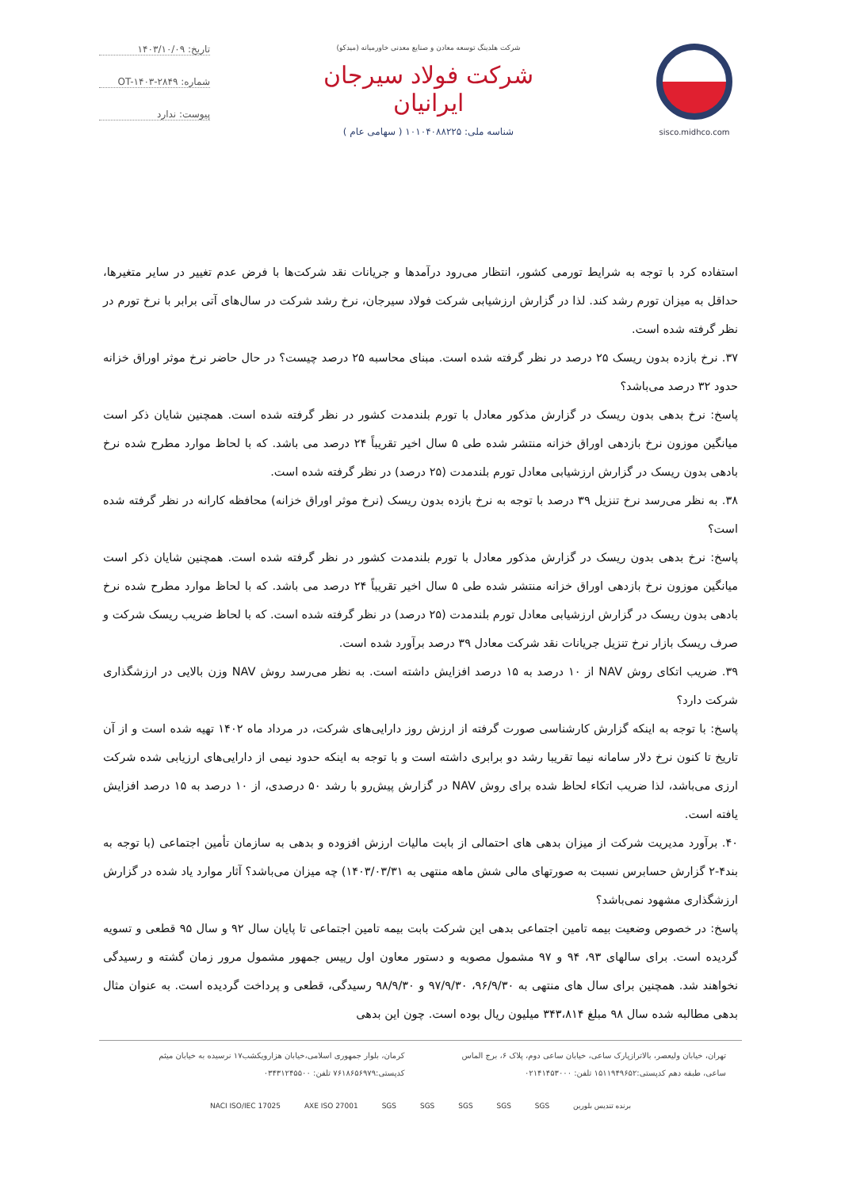sisco.midhco.com شرکت هلدینگ توسعه معادن و صنایع معدنی خاورمیانه (میدکو)
شرکت فولاد سیرجان ایرانیان
شناسه ملی: ۱۰۱۰۴۰۸۸۲۲۵ ( سهامی عام )
تاریخ: ۱۴۰۳/۱۰/۰۹
شماره: OT-۱۴۰۳-۲۸۴۹
پیوست: ندارد
استفاده کرد با توجه به شرایط تورمی کشور، انتظار می‌رود درآمدها و جریانات نقد شرکت‌ها با فرض عدم تغییر در سایر متغیرها، حداقل به میزان تورم رشد کند. لذا در گزارش ارزشیابی شرکت فولاد سیرجان، نرخ رشد شرکت در سال‌های آتی برابر با نرخ تورم در نظر گرفته شده است.
۳۷. نرخ بازده بدون ریسک ۲۵ درصد در نظر گرفته شده است. مبنای محاسبه ۲۵ درصد چیست؟ در حال حاضر نرخ موثر اوراق خزانه حدود ۳۲ درصد می‌باشد؟
پاسخ: نرخ بدهی بدون ریسک در گزارش مذکور معادل با تورم بلندمدت کشور در نظر گرفته شده است. همچنین شایان ذکر است میانگین موزون نرخ بازدهی اوراق خزانه منتشر شده طی ۵ سال اخیر تقریباً ۲۴ درصد می باشد. که با لحاظ موارد مطرح شده نرخ بادهی بدون ریسک در گزارش ارزشیابی معادل تورم بلندمدت (۲۵ درصد) در نظر گرفته شده است.
۳۸. به نظر می‌رسد نرخ تنزیل ۳۹ درصد با توجه به نرخ بازده بدون ریسک (نرخ موثر اوراق خزانه) محافظه کارانه در نظر گرفته شده است؟
پاسخ: نرخ بدهی بدون ریسک در گزارش مذکور معادل با تورم بلندمدت کشور در نظر گرفته شده است. همچنین شایان ذکر است میانگین موزون نرخ بازدهی اوراق خزانه منتشر شده طی ۵ سال اخیر تقریباً ۲۴ درصد می باشد. که با لحاظ موارد مطرح شده نرخ بادهی بدون ریسک در گزارش ارزشیابی معادل تورم بلندمدت (۲۵ درصد) در نظر گرفته شده است. که با لحاظ ضریب ریسک شرکت و صرف ریسک بازار نرخ تنزیل جریانات نقد شرکت معادل ۳۹ درصد برآورد شده است.
۳۹. ضریب اتکای روش NAV از ۱۰ درصد به ۱۵ درصد افزایش داشته است. به نظر می‌رسد روش NAV وزن بالایی در ارزشگذاری شرکت دارد؟
پاسخ: با توجه به اینکه گزارش کارشناسی صورت گرفته از ارزش روز دارایی‌های شرکت، در مرداد ماه ۱۴۰۲ تهیه شده است و از آن تاریخ تا کنون نرخ دلار سامانه نیما تقریبا رشد دو برابری داشته است و با توجه به اینکه حدود نیمی از دارایی‌های ارزیابی شده شرکت ارزی می‌باشد، لذا ضریب اتکاء لحاظ شده برای روش NAV در گزارش پیش‌رو با رشد ۵۰ درصدی، از ۱۰ درصد به ۱۵ درصد افزایش یافته است.
۴۰. برآورد مدیریت شرکت از میزان بدهی های احتمالی از بابت مالیات ارزش افزوده و بدهی به سازمان تأمین اجتماعی (با توجه به بند۴-۲ گزارش حسابرس نسبت به صورتهای مالی شش ماهه منتهی به ۱۴۰۳/۰۳/۳۱) چه میزان می‌باشد؟ آثار موارد یاد شده در گزارش ارزشگذاری مشهود نمی‌باشد؟
پاسخ: در خصوص وضعیت بیمه تامین اجتماعی بدهی این شرکت بابت بیمه تامین اجتماعی تا پایان سال ۹۲ و سال ۹۵ قطعی و تسویه گردیده است. برای سالهای ۹۳، ۹۴ و ۹۷ مشمول مصوبه و دستور معاون اول رییس جمهور مشمول مرور زمان گشته و رسیدگی نخواهند شد. همچنین برای سال های منتهی به ۹۶/۹/۳۰، ۹۷/۹/۳۰ و ۹۸/۹/۳۰ رسیدگی، قطعی و پرداخت گردیده است. به عنوان مثال بدهی مطالبه شده سال ۹۸ مبلغ ۳۴۳،۸۱۴ میلیون ریال بوده است. چون این بدهی
تهران، خیابان ولیعصر، بالاترازپارک ساعی، خیابان ساعی دوم، پلاک ۶، برج الماس ساعی، طبقه دهم کدپستی:۱۵۱۱۹۴۹۶۵۲ تلفن: ۰۲۱۴۱۴۵۳۰۰۰
کرمان، بلوار جمهوری اسلامی،خیابان هزارویکشب۱۷ نرسیده به خیابان میثم کدپستی:۷۶۱۸۶۵۶۹۷۹ تلفن: ۰۳۴۳۱۲۴۵۵۰۰
NACI ISO/IEC 17025 AXE ISO 27001 SGS SGS SGS SGS SGS برنده تندیس بلورین